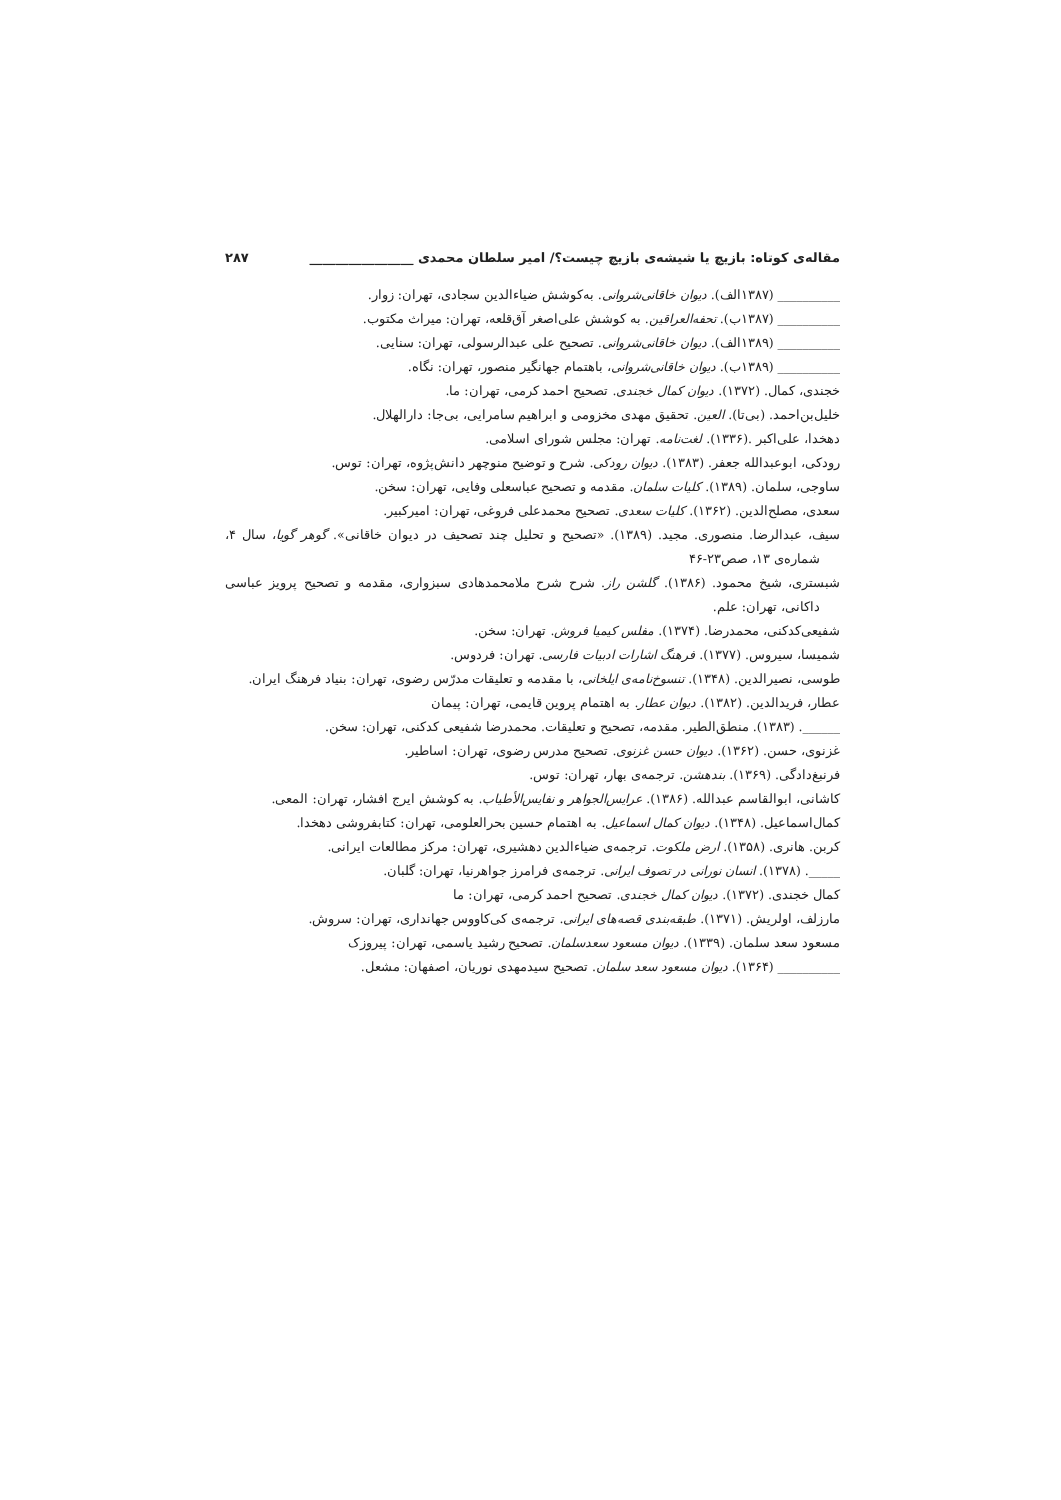مقاله‌ی کوتاه: بازیچ یا شیشه‌ی بازیچ چیست؟/ امیر سلطان محمدی ________________ ۲۸۷
__________ (۱۳۸۷الف). دیوان خاقانی‌شروانی. به‌کوشش ضیاءالدین سجادی، تهران: زوار.
__________ (۱۳۸۷ب). تحفه‌العراقین. به کوشش علی‌اصغر آق‌قلعه، تهران: میراث مکتوب.
__________ (۱۳۸۹الف). دیوان خاقانی‌شروانی. تصحیح علی عبدالرسولی، تهران: سنایی.
__________ (۱۳۸۹ب). دیوان خاقانی‌شروانی، باهتمام جهانگیر منصور، تهران: نگاه.
خجندی، کمال. (۱۳۷۲). دیوان کمال خجندی. تصحیح احمد کرمی، تهران: ما.
خلیل‌بن‌احمد. (بی‌تا). العین. تحقیق مهدی مخزومی و ابراهیم سامرایی، بی‌جا: دارالهلال.
دهخدا، علی‌اکبر .(۱۳۳۶). لغت‌نامه. تهران: مجلس شورای اسلامی.
رودکی، ابوعبدالله جعفر. (۱۳۸۳). دیوان رودکی. شرح و توضیح منوچهر دانش‌پژوه، تهران: توس.
ساوجی، سلمان. (۱۳۸۹). کلیات سلمان. مقدمه و تصحیح عباسعلی وفایی، تهران: سخن.
سعدی، مصلح‌الدین. (۱۳۶۲). کلیات سعدی. تصحیح محمدعلی فروغی، تهران: امیرکبیر.
سیف، عبدالرضا. منصوری. مجید. (۱۳۸۹). «تصحیح و تحلیل چند تصحیف در دیوان خاقانی». گوهر گویا، سال ۴، شماره‌ی ۱۳، صص۲۳-۴۶
شبستری، شیخ محمود. (۱۳۸۶). گلشن راز. شرح شرح ملامحمدهادی سبزواری، مقدمه و تصحیح پرویز عباسی داکانی، تهران: علم.
شفیعی‌کدکنی، محمدرضا. (۱۳۷۴). مفلس کیمیا فروش. تهران: سخن.
شمیسا، سیروس. (۱۳۷۷). فرهنگ اشارات ادبیات فارسی. تهران: فردوس.
طوسی، نصیرالدین. (۱۳۴۸). تنسوخ‌نامه‌ی ایلخانی، با مقدمه و تعلیقات مدرّس رضوی، تهران: بنیاد فرهنگ ایران.
عطار، فریدالدین. (۱۳۸۲). دیوان عطار. به اهتمام پروین قایمی، تهران: پیمان
______. (۱۳۸۳). منطق‌الطیر. مقدمه، تصحیح و تعلیقات. محمدرضا شفیعی کدکنی، تهران: سخن.
غزنوی، حسن. (۱۳۶۲). دیوان حسن غزنوی. تصحیح مدرس رضوی، تهران: اساطیر.
فرنبغ‌دادگی. (۱۳۶۹). بندهشن. ترجمه‌ی بهار، تهران: توس.
کاشانی، ابوالقاسم عبدالله. (۱۳۸۶). عرایس‌الجواهر و نفایس‌الأطیاب. به کوشش ایرج افشار، تهران: المعی.
کمال‌اسماعیل. (۱۳۴۸). دیوان کمال اسماعیل. به اهتمام حسین بحرالعلومی، تهران: کتابفروشی دهخدا.
کربن. هانری. (۱۳۵۸). ارض ملکوت. ترجمه‌ی ضیاءالدین دهشیری، تهران: مرکز مطالعات ایرانی.
_____. (۱۳۷۸). انسان نورانی در تصوف ایرانی. ترجمه‌ی فرامرز جواهرنیا، تهران: گلبان.
کمال خجندی. (۱۳۷۲). دیوان کمال خجندی. تصحیح احمد کرمی، تهران: ما
مارزلف، اولریش. (۱۳۷۱). طبقه‌بندی قصه‌های ایرانی. ترجمه‌ی کی‌کاووس جهانداری، تهران: سروش.
مسعود سعد سلمان. (۱۳۳۹). دیوان مسعود سعدسلمان. تصحیح رشید یاسمی، تهران: پیروزک
__________ (۱۳۶۴). دیوان مسعود سعد سلمان. تصحیح سیدمهدی نوریان، اصفهان: مشعل.